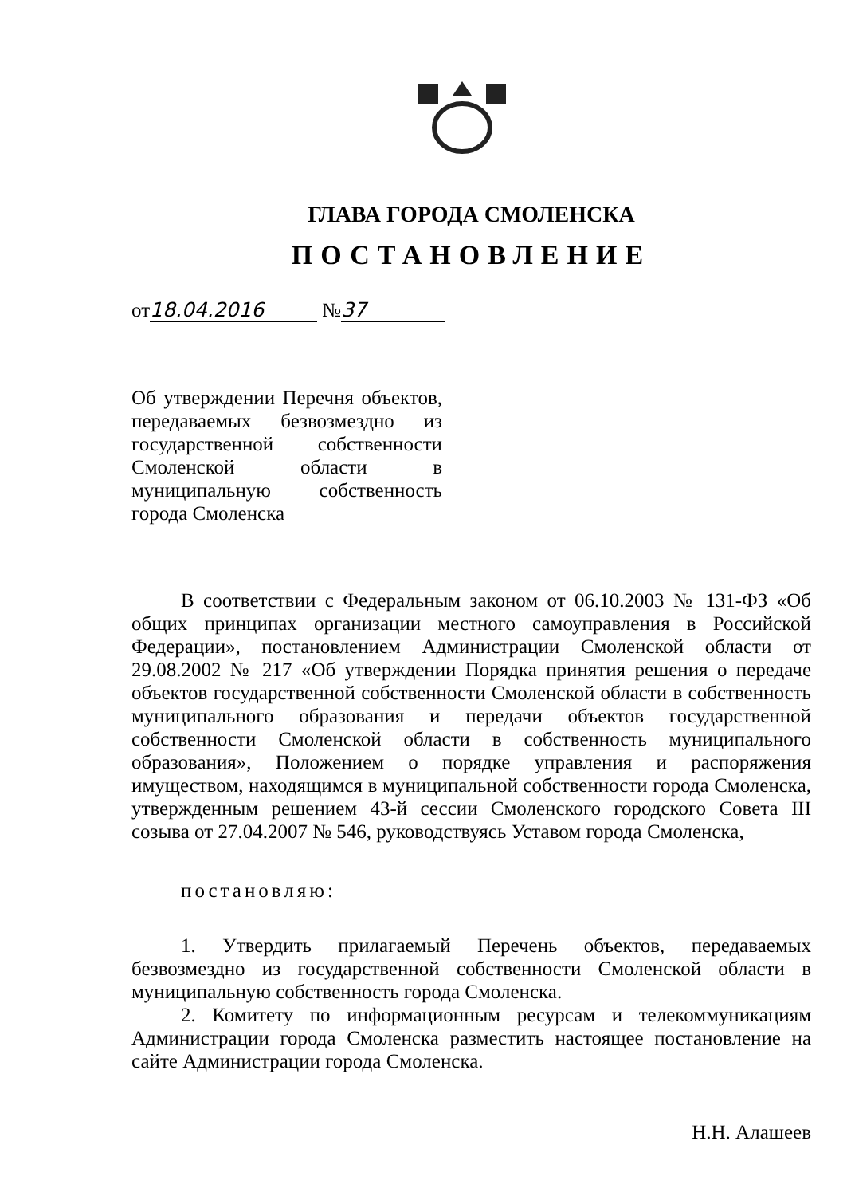ГЛАВА ГОРОДА СМОЛЕНСКА
ПОСТАНОВЛЕНИЕ
от 18.04.2016 № 37
Об утверждении Перечня объектов, передаваемых безвозмездно из государственной собственности Смоленской области в муниципальную собственность города Смоленска
В соответствии с Федеральным законом от 06.10.2003 № 131-ФЗ «Об общих принципах организации местного самоуправления в Российской Федерации», постановлением Администрации Смоленской области от 29.08.2002 № 217 «Об утверждении Порядка принятия решения о передаче объектов государственной собственности Смоленской области в собственность муниципального образования и передачи объектов государственной собственности Смоленской области в собственность муниципального образования», Положением о порядке управления и распоряжения имуществом, находящимся в муниципальной собственности города Смоленска, утвержденным решением 43-й сессии Смоленского городского Совета III созыва от 27.04.2007 № 546, руководствуясь Уставом города Смоленска,
постановляю:
1. Утвердить прилагаемый Перечень объектов, передаваемых безвозмездно из государственной собственности Смоленской области в муниципальную собственность города Смоленска.
2. Комитету по информационным ресурсам и телекоммуникациям Администрации города Смоленска разместить настоящее постановление на сайте Администрации города Смоленска.
Н.Н. Алашеев